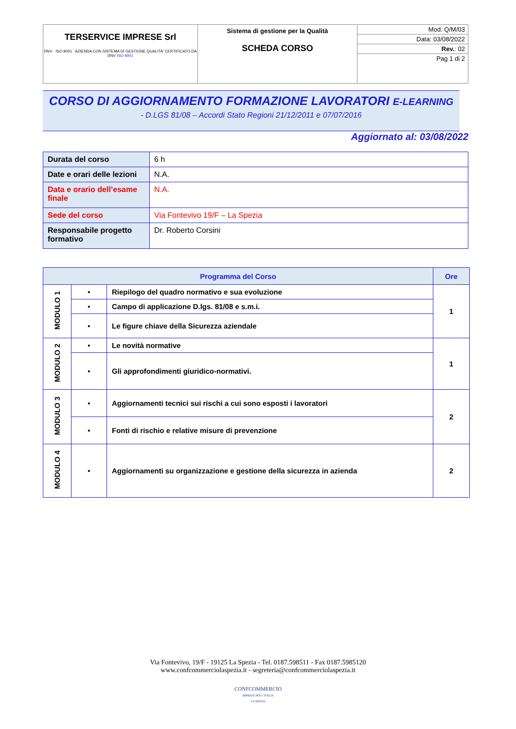| TERSERVICE IMPRESE Srl DNV · ISO 9001 AZIENDA CON SISTEMA DI GESTIONE QUALITA' CERTIFICATO DA DNV ISO 9001 | Sistema di gestione per la Qualità SCHEDA CORSO | Mod. Q/M/03 Data: 03/08/2022 Rev. : 02 Pag 1 di 2 |
CORSO DI AGGIORNAMENTO FORMAZIONE LAVORATORI E-LEARNING
- D.LGS 81/08 – Accordi Stato Regioni 21/12/2011 e 07/07/2016
Aggiornato al: 03/08/2022
| Durata del corso | 6 h |
| Date e orari delle lezioni | N.A. |
| Data e orario dell’esame finale | N.A. |
| Sede del corso | Via Fontevivo 19/F – La Spezia |
| Responsabile progetto formativo | Dr. Roberto Corsini |
| Programma del Corso | | | Ore |
| --- | --- | --- | --- |
| MODULO 1 | • | Riepilogo del quadro normativo e sua evoluzione | 1 |
| | • | Campo di applicazione D.lgs. 81/08 e s.m.i. | |
| | • | Le figure chiave della Sicurezza aziendale | |
| MODULO 2 | • | Le novità normative | 1 |
| | • | Gli approfondimenti giuridico-normativi. | |
| MODULO 3 | • | Aggiornamenti tecnici sui rischi a cui sono esposti i lavoratori | 2 |
| | • | Fonti di rischio e relative misure di prevenzione | |
| MODULO 4 | • | Aggiornamenti su organizzazione e gestione della sicurezza in azienda | 2 |
Via Fontevivo, 19/F - 19125 La Spezia - Tel. 0187.598511 - Fax 0187.5985120
www.confcommerciolaspezia.it - segreteria@confcommerciolaspezia.it
CONFCOMMERCIO
IMPRESE PER L'ITALIA
LA SPEZIA